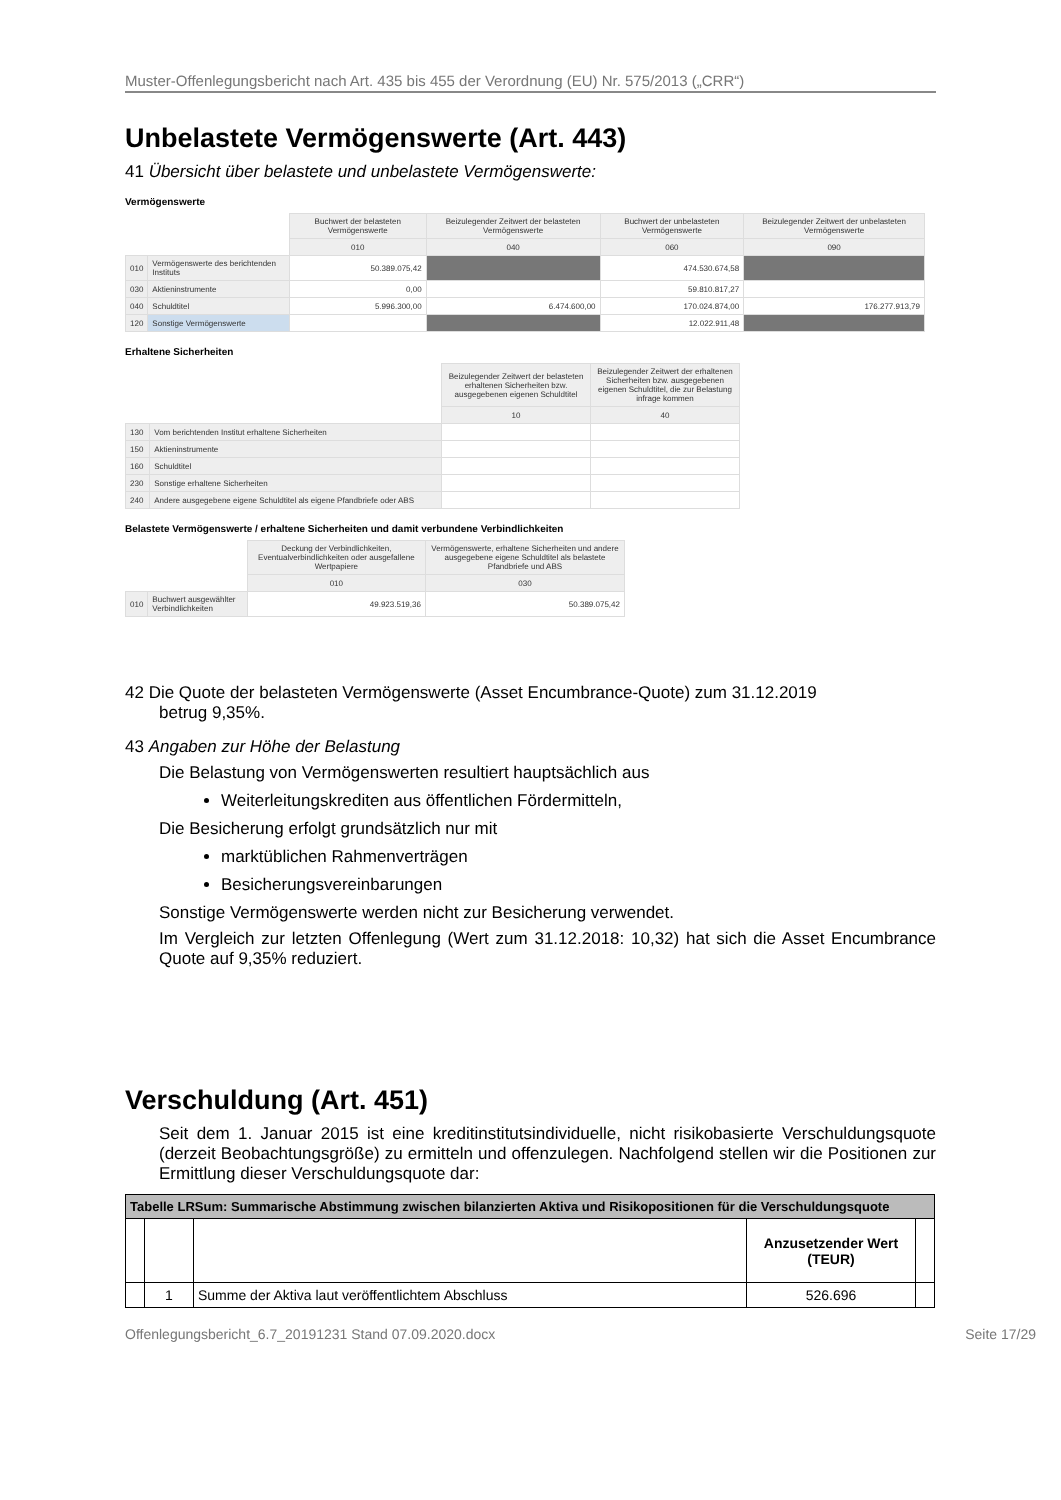Muster-Offenlegungsbericht nach Art. 435 bis 455 der Verordnung (EU) Nr. 575/2013 („CRR“)
Unbelastete Vermögenswerte (Art. 443)
41 Übersicht über belastete und unbelastete Vermögenswerte:
Vermögenswerte
| | | Buchwert der belasteten Vermögenswerte | Beizulegender Zeitwert der belasteten Vermögenswerte | Buchwert der unbelasteten Vermögenswerte | Beizulegender Zeitwert der unbelasteten Vermögenswerte |
| | | 010 | 040 | 060 | 090 |
| 010 | Vermögenswerte des berichtenden Instituts | 50.389.075,42 | | 474.530.674,58 | |
| 030 | Aktieninstrumente | 0,00 | | 59.810.817,27 | |
| 040 | Schuldtitel | 5.996.300,00 | 6.474.600,00 | 170.024.874,00 | 176.277.913,79 |
| 120 | Sonstige Vermögenswerte | | | 12.022.911,48 | |
Erhaltene Sicherheiten
| | | Beizulegender Zeitwert der belasteten erhaltenen Sicherheiten bzw. ausgegebenen eigenen Schuldtitel | Beizulegender Zeitwert der erhaltenen Sicherheiten bzw. ausgegebenen eigenen Schuldtitel, die zur Belastung infrage kommen |
| | | 10 | 40 |
| 130 | Vom berichtenden Institut erhaltene Sicherheiten | | |
| 150 | Aktieninstrumente | | |
| 160 | Schuldtitel | | |
| 230 | Sonstige erhaltene Sicherheiten | | |
| 240 | Andere ausgegebene eigene Schuldtitel als eigene Pfandbriefe oder ABS | | |
Belastete Vermögenswerte / erhaltene Sicherheiten und damit verbundene Verbindlichkeiten
| | | Deckung der Verbindlichkeiten, Eventualverbindlichkeiten oder ausgefallene Wertpapiere | Vermögenswerte, erhaltene Sicherheiten und andere ausgegebene eigene Schuldtitel als belastete Pfandbriefe und ABS |
| | | 010 | 030 |
| 010 | Buchwert ausgewählter Verbindlichkeiten | 49.923.519,36 | 50.389.075,42 |
42 Die Quote der belasteten Vermögenswerte (Asset Encumbrance-Quote) zum 31.12.2019
betrug 9,35%.
43 Angaben zur Höhe der Belastung
Die Belastung von Vermögenswerten resultiert hauptsächlich aus
Weiterleitungskrediten aus öffentlichen Fördermitteln,
Die Besicherung erfolgt grundsätzlich nur mit
marktüblichen Rahmenverträgen
Besicherungsvereinbarungen
Sonstige Vermögenswerte werden nicht zur Besicherung verwendet.
Im Vergleich zur letzten Offenlegung (Wert zum 31.12.2018: 10,32) hat sich die Asset Encumbrance Quote auf 9,35% reduziert.
Verschuldung (Art. 451)
Seit dem 1. Januar 2015 ist eine kreditinstitutsindividuelle, nicht risikobasierte Verschuldungsquote (derzeit Beobachtungsgröße) zu ermitteln und offenzulegen. Nachfolgend stellen wir die Positionen zur Ermittlung dieser Verschuldungsquote dar:
| Tabelle LRSum: Summarische Abstimmung zwischen bilanzierten Aktiva und Risikopositionen für die Verschuldungsquote | | | | |
| --- | --- | --- | --- | --- |
| | | | Anzusetzender Wert (TEUR) | |
| | 1 | Summe der Aktiva laut veröffentlichtem Abschluss | 526.696 | |
Offenlegungsbericht_6.7_20191231 Stand 07.09.2020.docx Seite 17/29